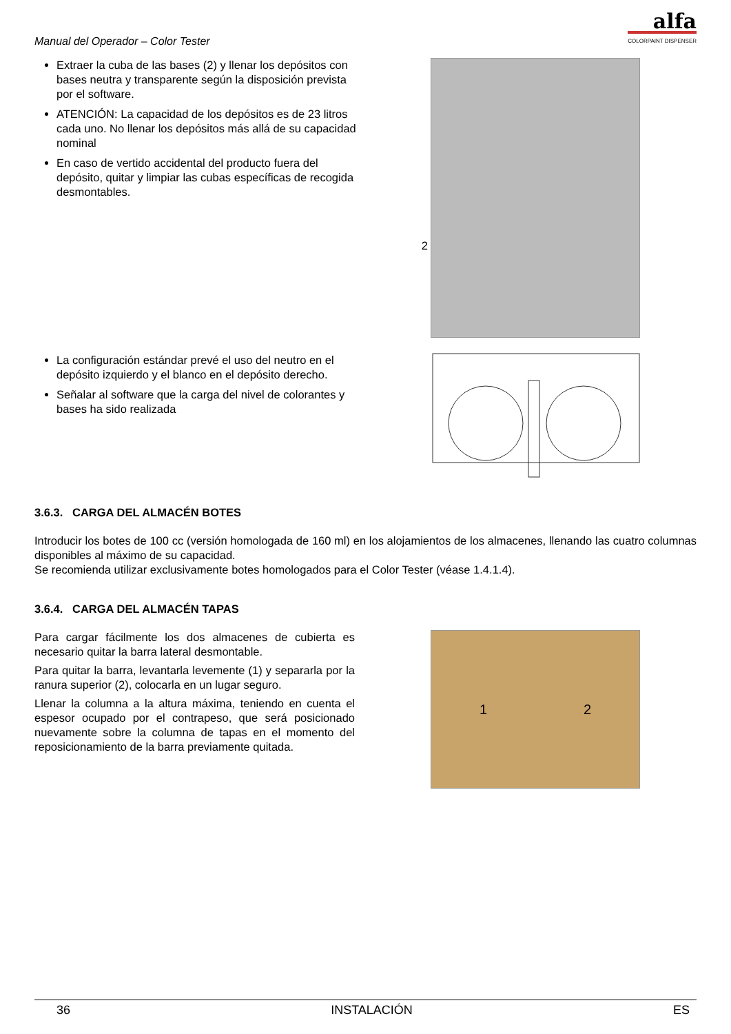Manual del Operador – Color Tester
alfa
COLORPAINT DISPENSER
Extraer la cuba de las bases (2) y llenar los depósitos con bases neutra y transparente según la disposición prevista por el software.
ATENCIÓN: La capacidad de los depósitos es de 23 litros cada uno. No llenar los depósitos más allá de su capacidad nominal
En caso de vertido accidental del producto fuera del depósito, quitar y limpiar las cubas específicas de recogida desmontables.
2
La configuración estándar prevé el uso del neutro en el depósito izquierdo y el blanco en el depósito derecho.
Señalar al software que la carga del nivel de colorantes y bases ha sido realizada
3.6.3. CARGA DEL ALMACÉN BOTES
Introducir los botes de 100 cc (versión homologada de 160 ml) en los alojamientos de los almacenes, llenando las cuatro columnas disponibles al máximo de su capacidad.
Se recomienda utilizar exclusivamente botes homologados para el Color Tester (véase 1.4.1.4).
3.6.4. CARGA DEL ALMACÉN TAPAS
Para cargar fácilmente los dos almacenes de cubierta es necesario quitar la barra lateral desmontable.
Para quitar la barra, levantarla levemente (1) y separarla por la ranura superior (2), colocarla en un lugar seguro.
Llenar la columna a la altura máxima, teniendo en cuenta el espesor ocupado por el contrapeso, que será posicionado nuevamente sobre la columna de tapas en el momento del reposicionamiento de la barra previamente quitada.
1 2
36 INSTALACIÓN ES